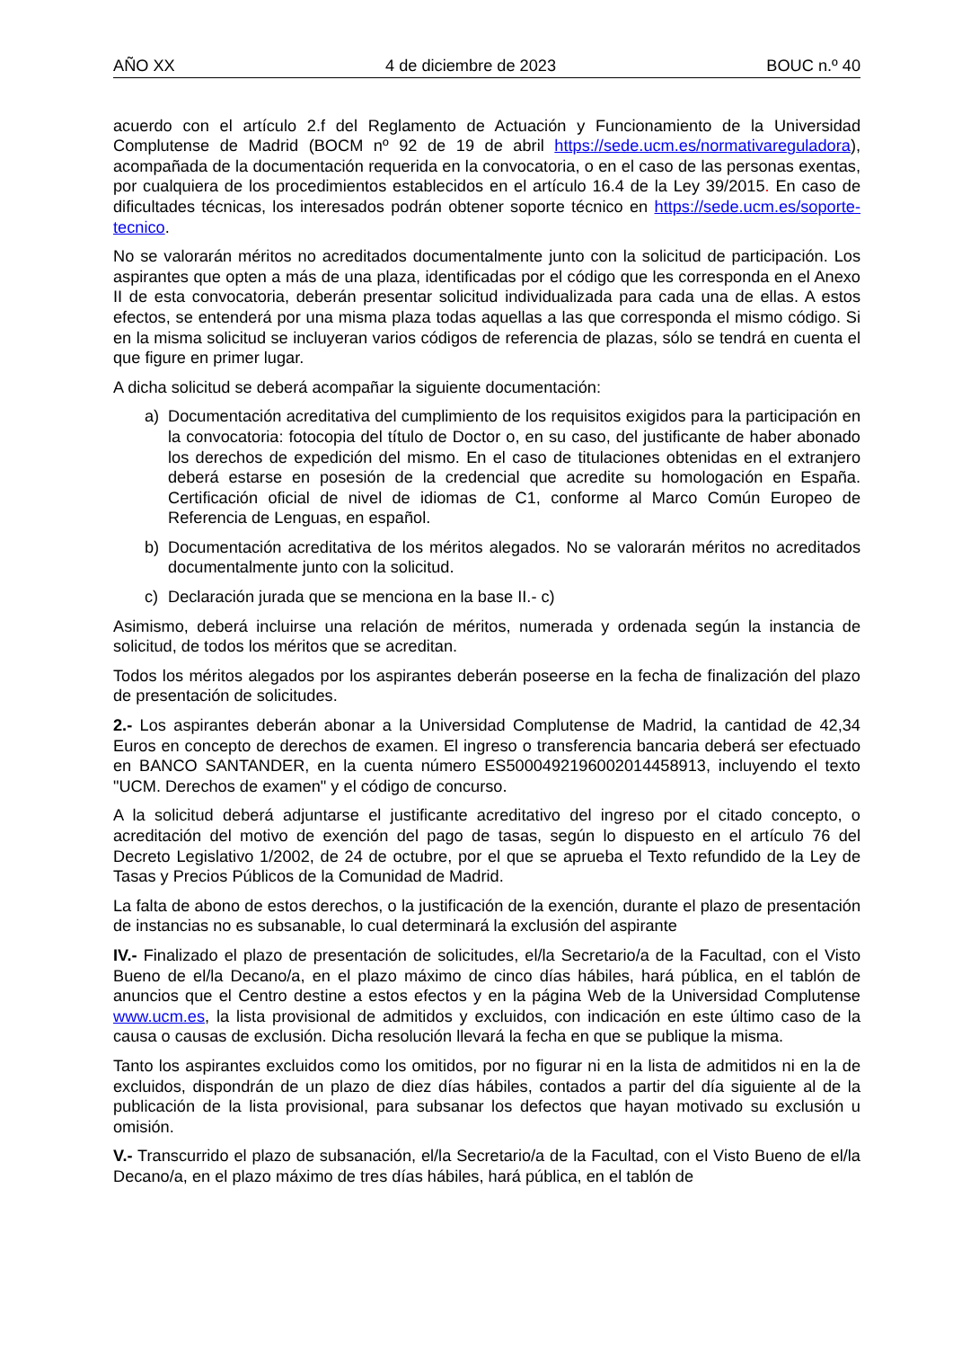AÑO XX 4 de diciembre de 2023 BOUC n.º 40
acuerdo con el artículo 2.f del Reglamento de Actuación y Funcionamiento de la Universidad Complutense de Madrid (BOCM nº 92 de 19 de abril https://sede.ucm.es/normativareguladora), acompañada de la documentación requerida en la convocatoria, o en el caso de las personas exentas, por cualquiera de los procedimientos establecidos en el artículo 16.4 de la Ley 39/2015. En caso de dificultades técnicas, los interesados podrán obtener soporte técnico en https://sede.ucm.es/soporte-tecnico.
No se valorarán méritos no acreditados documentalmente junto con la solicitud de participación. Los aspirantes que opten a más de una plaza, identificadas por el código que les corresponda en el Anexo II de esta convocatoria, deberán presentar solicitud individualizada para cada una de ellas. A estos efectos, se entenderá por una misma plaza todas aquellas a las que corresponda el mismo código. Si en la misma solicitud se incluyeran varios códigos de referencia de plazas, sólo se tendrá en cuenta el que figure en primer lugar.
A dicha solicitud se deberá acompañar la siguiente documentación:
a) Documentación acreditativa del cumplimiento de los requisitos exigidos para la participación en la convocatoria: fotocopia del título de Doctor o, en su caso, del justificante de haber abonado los derechos de expedición del mismo. En el caso de titulaciones obtenidas en el extranjero deberá estarse en posesión de la credencial que acredite su homologación en España. Certificación oficial de nivel de idiomas de C1, conforme al Marco Común Europeo de Referencia de Lenguas, en español.
b) Documentación acreditativa de los méritos alegados. No se valorarán méritos no acreditados documentalmente junto con la solicitud.
c) Declaración jurada que se menciona en la base II.- c)
Asimismo, deberá incluirse una relación de méritos, numerada y ordenada según la instancia de solicitud, de todos los méritos que se acreditan.
Todos los méritos alegados por los aspirantes deberán poseerse en la fecha de finalización del plazo de presentación de solicitudes.
2.- Los aspirantes deberán abonar a la Universidad Complutense de Madrid, la cantidad de 42,34 Euros en concepto de derechos de examen. El ingreso o transferencia bancaria deberá ser efectuado en BANCO SANTANDER, en la cuenta número ES5000492196002014458913, incluyendo el texto "UCM. Derechos de examen" y el código de concurso.
A la solicitud deberá adjuntarse el justificante acreditativo del ingreso por el citado concepto, o acreditación del motivo de exención del pago de tasas, según lo dispuesto en el artículo 76 del Decreto Legislativo 1/2002, de 24 de octubre, por el que se aprueba el Texto refundido de la Ley de Tasas y Precios Públicos de la Comunidad de Madrid.
La falta de abono de estos derechos, o la justificación de la exención, durante el plazo de presentación de instancias no es subsanable, lo cual determinará la exclusión del aspirante
IV.- Finalizado el plazo de presentación de solicitudes, el/la Secretario/a de la Facultad, con el Visto Bueno de el/la Decano/a, en el plazo máximo de cinco días hábiles, hará pública, en el tablón de anuncios que el Centro destine a estos efectos y en la página Web de la Universidad Complutense www.ucm.es, la lista provisional de admitidos y excluidos, con indicación en este último caso de la causa o causas de exclusión. Dicha resolución llevará la fecha en que se publique la misma.
Tanto los aspirantes excluidos como los omitidos, por no figurar ni en la lista de admitidos ni en la de excluidos, dispondrán de un plazo de diez días hábiles, contados a partir del día siguiente al de la publicación de la lista provisional, para subsanar los defectos que hayan motivado su exclusión u omisión.
V.- Transcurrido el plazo de subsanación, el/la Secretario/a de la Facultad, con el Visto Bueno de el/la Decano/a, en el plazo máximo de tres días hábiles, hará pública, en el tablón de